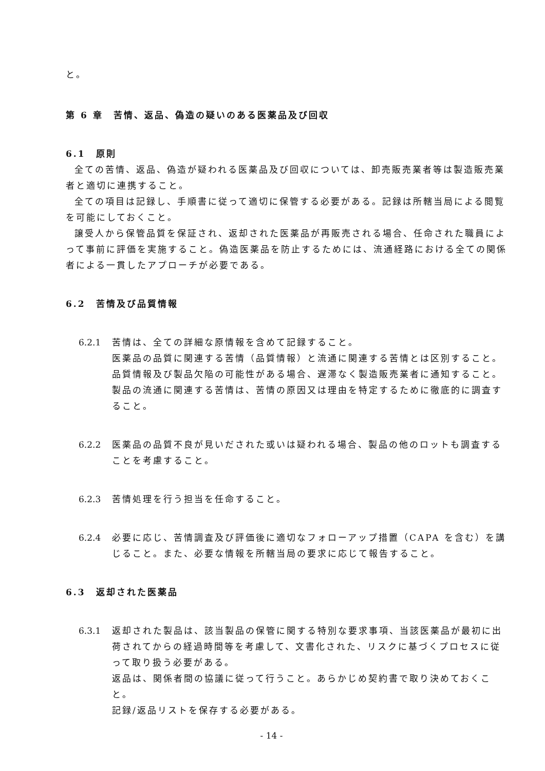と。
第 6 章　苦情、返品、偽造の疑いのある医薬品及び回収
6.1　原則
全ての苦情、返品、偽造が疑われる医薬品及び回収については、卸売販売業者等は製造販売業者と適切に連携すること。
全ての項目は記録し、手順書に従って適切に保管する必要がある。記録は所轄当局による閲覧を可能にしておくこと。
譲受人から保管品質を保証され、返却された医薬品が再販売される場合、任命された職員によって事前に評価を実施すること。偽造医薬品を防止するためには、流通経路における全ての関係者による一貫したアプローチが必要である。
6.2　苦情及び品質情報
6.2.1
苦情は、全ての詳細な原情報を含めて記録すること。
医薬品の品質に関連する苦情（品質情報）と流通に関連する苦情とは区別すること。
品質情報及び製品欠陥の可能性がある場合、遅滞なく製造販売業者に通知すること。
製品の流通に関連する苦情は、苦情の原因又は理由を特定するために徹底的に調査すること。
6.2.2
医薬品の品質不良が見いだされた或いは疑われる場合、製品の他のロットも調査することを考慮すること。
6.2.3
苦情処理を行う担当を任命すること。
6.2.4
必要に応じ、苦情調査及び評価後に適切なフォローアップ措置（CAPA を含む）を講じること。また、必要な情報を所轄当局の要求に応じて報告すること。
6.3　返却された医薬品
6.3.1
返却された製品は、該当製品の保管に関する特別な要求事項、当該医薬品が最初に出荷されてからの経過時間等を考慮して、文書化された、リスクに基づくプロセスに従って取り扱う必要がある。
返品は、関係者間の協議に従って行うこと。あらかじめ契約書で取り決めておくこと。
記録/返品リストを保存する必要がある。
- 14 -